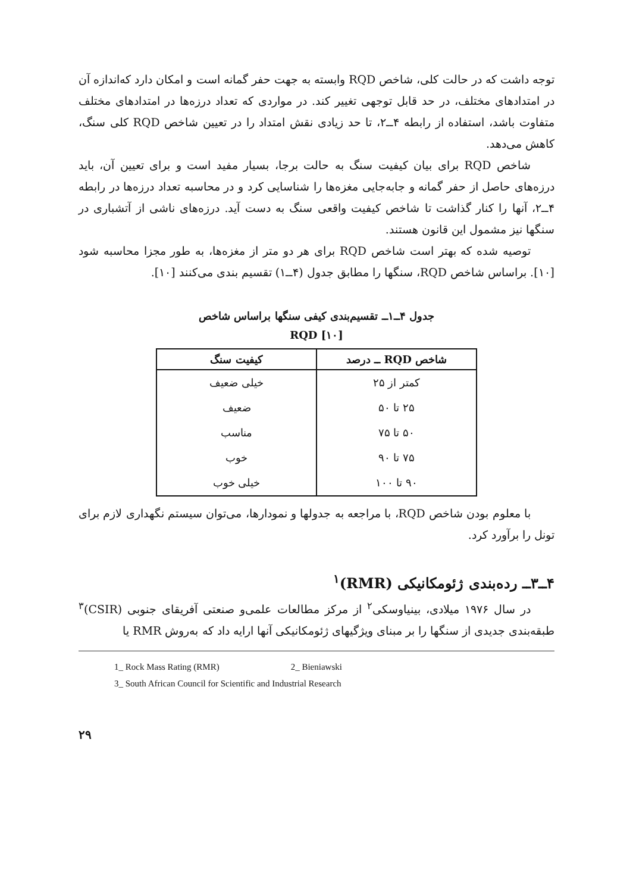توجه داشت که در حالت کلی، شاخص RQD وابسته به جهت حفر گمانه است و امکان دارد که‌اندازه آن در امتدادهای مختلف، در حد قابل توجهی تغییر کند. در مواردی که تعداد درزه‌ها در امتدادهای مختلف متفاوت باشد، استفاده از رابطه ۴ــ۲، تا حد زیادی نقش امتداد را در تعیین شاخص RQD کلی سنگ، کاهش می‌دهد.
شاخص RQD برای بیان کیفیت سنگ به حالت برجا، بسیار مفید است و برای تعیین آن، باید درزه‌های حاصل از حفر گمانه و جابه‌جایی مغزه‌ها را شناسایی کرد و در محاسبه تعداد درزه‌ها در رابطه ۴ــ۲، آنها را کنار گذاشت تا شاخص کیفیت واقعی سنگ به دست آید. درزه‌های ناشی از آتشباری در سنگها نیز مشمول این قانون هستند.
توصیه شده که بهتر است شاخص RQD برای هر دو متر از مغزه‌ها، به طور مجزا محاسبه شود [۱۰]. براساس شاخص RQD، سنگها را مطابق جدول (۴ــ۱) تقسیم بندی می‌کنند [۱۰].
جدول ۴ــ۱ــ تقسیم‌بندی کیفی سنگها براساس شاخص
RQD [۱۰]
| شاخص RQD ــ درصد | کیفیت سنگ |
| --- | --- |
| کمتر از ۲۵ | خیلی ضعیف |
| ۲۵ تا ۵۰ | ضعیف |
| ۵۰ تا ۷۵ | مناسب |
| ۷۵ تا ۹۰ | خوب |
| ۹۰ تا ۱۰۰ | خیلی خوب |
با معلوم بودن شاخص RQD، با مراجعه به جدولها و نمودارها، می‌توان سیستم نگهداری لازم برای تونل را برآورد کرد.
۴ــ۳ــ رده‌بندی ژئومکانیکی (RMR)<sup>۱</sup>
در سال ۱۹۷۶ میلادی، بینیاوسکی<sup>۲</sup> از مرکز مطالعات علمی‌و صنعتی آفریقای جنوبی (CSIR)<sup>۳</sup> طبقه‌بندی جدیدی از سنگها را بر مبنای ویژگیهای ژئومکانیکی آنها ارایه داد که به‌روش RMR یا
1_ Rock Mass Rating (RMR) 2_ Bieniawski
3_ South African Council for Scientific and Industrial Research
۲۹